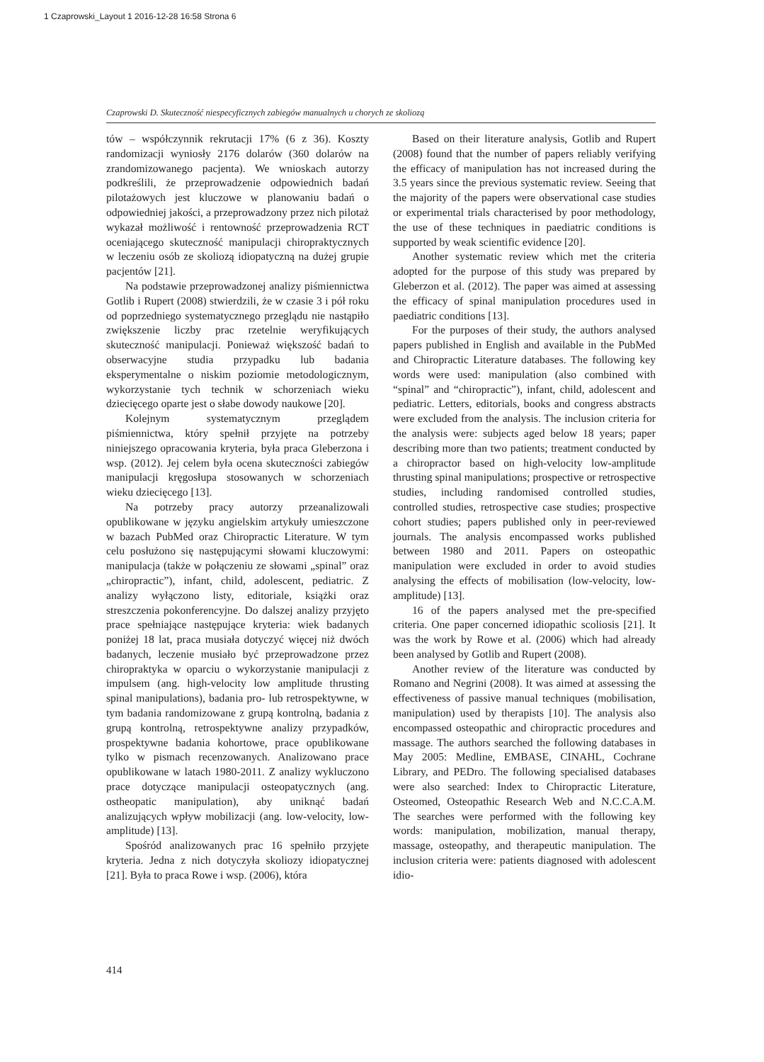1 Czaprowski_Layout 1 2016-12-28 16:58 Strona 6
Czaprowski D. Skuteczność niespecyficznych zabiegów manualnych u chorych ze skoliozą
tów – współczynnik rekrutacji 17% (6 z 36). Koszty randomizacji wyniosły 2176 dolarów (360 dolarów na zrandomizowanego pacjenta). We wnioskach autorzy podkreślili, że przeprowadzenie odpowiednich badań pilotażowych jest kluczowe w planowaniu badań o odpowiedniej jakości, a przeprowadzony przez nich pilotaż wykazał możliwość i rentowność przeprowadzenia RCT oceniającego skuteczność manipulacji chiropraktycznych w leczeniu osób ze skoliozą idiopatyczną na dużej grupie pacjentów [21].
Na podstawie przeprowadzonej analizy piśmiennictwa Gotlib i Rupert (2008) stwierdzili, że w czasie 3 i pół roku od poprzedniego systematycznego przeglądu nie nastąpiło zwiększenie liczby prac rzetelnie weryfikujących skuteczność manipulacji. Ponieważ większość badań to obserwacyjne studia przypadku lub badania eksperymentalne o niskim poziomie metodologicznym, wykorzystanie tych technik w schorzeniach wieku dziecięcego oparte jest o słabe dowody naukowe [20].
Kolejnym systematycznym przeglądem piśmiennictwa, który spełnił przyjęte na potrzeby niniejszego opracowania kryteria, była praca Gleberzona i wsp. (2012). Jej celem była ocena skuteczności zabiegów manipulacji kręgosłupa stosowanych w schorzeniach wieku dziecięcego [13].
Na potrzeby pracy autorzy przeanalizowali opublikowane w języku angielskim artykuły umieszczone w bazach PubMed oraz Chiropractic Literature. W tym celu posłużono się następującymi słowami kluczowymi: manipulacja (także w połączeniu ze słowami „spinal” oraz „chiropractic”), infant, child, adolescent, pediatric. Z analizy wyłączono listy, editoriale, książki oraz streszczenia pokonferencyjne. Do dalszej analizy przyjęto prace spełniające następujące kryteria: wiek badanych poniżej 18 lat, praca musiała dotyczyć więcej niż dwóch badanych, leczenie musiało być przeprowadzone przez chiropraktyka w oparciu o wykorzystanie manipulacji z impulsem (ang. high-velocity low amplitude thrusting spinal manipulations), badania pro- lub retrospektywne, w tym badania randomizowane z grupą kontrolną, badania z grupą kontrolną, retrospektywne analizy przypadków, prospektywne badania kohortowe, prace opublikowane tylko w pismach recenzowanych. Analizowano prace opublikowane w latach 1980-2011. Z analizy wykluczono prace dotyczące manipulacji osteopatycznych (ang. ostheopatic manipulation), aby uniknąć badań analizujących wpływ mobilizacji (ang. low-velocity, low-amplitude) [13].
Spośród analizowanych prac 16 spełniło przyjęte kryteria. Jedna z nich dotyczyła skoliozy idiopatycznej [21]. Była to praca Rowe i wsp. (2006), która
Based on their literature analysis, Gotlib and Rupert (2008) found that the number of papers reliably verifying the efficacy of manipulation has not increased during the 3.5 years since the previous systematic review. Seeing that the majority of the papers were observational case studies or experimental trials characterised by poor methodology, the use of these techniques in paediatric conditions is supported by weak scientific evidence [20].
Another systematic review which met the criteria adopted for the purpose of this study was prepared by Gleberzon et al. (2012). The paper was aimed at assessing the efficacy of spinal manipulation procedures used in paediatric conditions [13].
For the purposes of their study, the authors analysed papers published in English and available in the PubMed and Chiropractic Literature databases. The following key words were used: manipulation (also combined with “spinal” and “chiropractic”), infant, child, adolescent and pediatric. Letters, editorials, books and congress abstracts were excluded from the analysis. The inclusion criteria for the analysis were: subjects aged below 18 years; paper describing more than two patients; treatment conducted by a chiropractor based on high-velocity low-amplitude thrusting spinal manipulations; prospective or retrospective studies, including randomised controlled studies, controlled studies, retrospective case studies; prospective cohort studies; papers published only in peer-reviewed journals. The analysis encompassed works published between 1980 and 2011. Papers on osteopathic manipulation were excluded in order to avoid studies analysing the effects of mobilisation (low-velocity, low-amplitude) [13].
16 of the papers analysed met the pre-specified criteria. One paper concerned idiopathic scoliosis [21]. It was the work by Rowe et al. (2006) which had already been analysed by Gotlib and Rupert (2008).
Another review of the literature was conducted by Romano and Negrini (2008). It was aimed at assessing the effectiveness of passive manual techniques (mobilisation, manipulation) used by therapists [10]. The analysis also encompassed osteopathic and chiropractic procedures and massage. The authors searched the following databases in May 2005: Medline, EMBASE, CINAHL, Cochrane Library, and PEDro. The following specialised databases were also searched: Index to Chiropractic Literature, Osteomed, Osteopathic Research Web and N.C.C.A.M. The searches were performed with the following key words: manipulation, mobilization, manual therapy, massage, osteopathy, and therapeutic manipulation. The inclusion criteria were: patients diagnosed with adolescent idio-
414